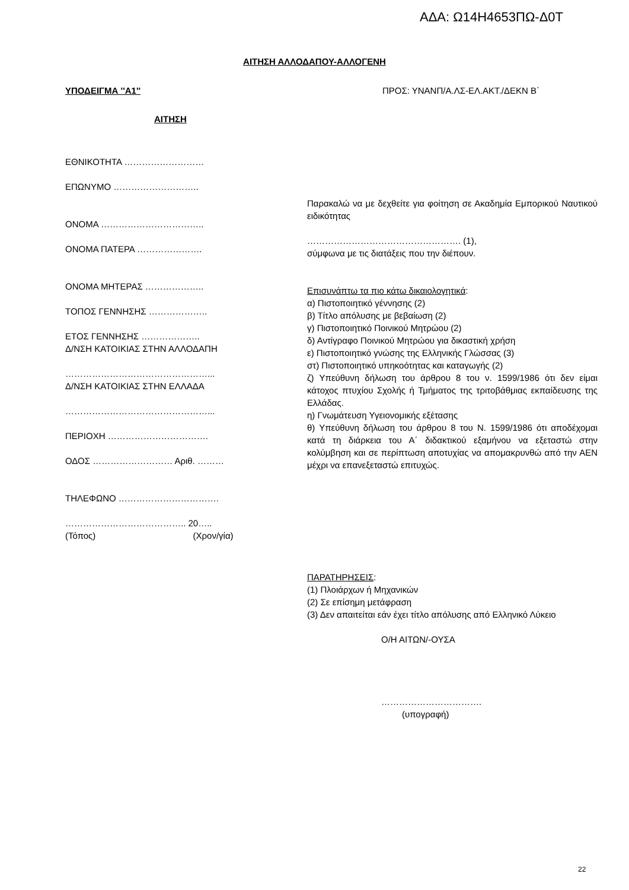ΑΔΑ: Ω14Η4653ΠΩ-Δ0Τ
ΑΙΤΗΣΗ ΑΛΛΟΔΑΠΟΥ-ΑΛΛΟΓΕΝΗ
ΥΠΟΔΕΙΓΜΑ ''Α1'' ΠΡΟΣ: ΥΝΑΝΠ/Α.ΛΣ-ΕΛ.ΑΚΤ./ΔΕΚΝ Β΄
ΑΙΤΗΣΗ
ΕΘΝΙΚΟΤΗΤΑ ………………………
ΕΠΩΝΥΜΟ ………………………..
ΟΝΟΜΑ ……………………………..
ΟΝΟΜΑ ΠΑΤΕΡΑ ………………….
ΟΝΟΜΑ ΜΗΤΕΡΑΣ ………………..
ΤΟΠΟΣ ΓΕΝΝΗΣΗΣ ………………..
ΕΤΟΣ ΓΕΝΝΗΣΗΣ ………………..
Δ/ΝΣΗ ΚΑΤΟΙΚΙΑΣ ΣΤΗΝ ΑΛΛΟΔΑΠΗ
…………………………………………...
Δ/ΝΣΗ ΚΑΤΟΙΚΙΑΣ ΣΤΗΝ ΕΛΛΑΔΑ
…………………………………………...
ΠΕΡΙΟΧΗ …………………………….
ΟΔΟΣ ……………………… Αριθ. ………
ΤΗΛΕΦΩΝΟ …………………………….
………………………………….. 20…..
(Τόπος) (Χρον/γία)
Παρακαλώ να με δεχθείτε για φοίτηση σε Ακαδημία Εμπορικού Ναυτικού ειδικότητας
……………………………………………. (1),
σύμφωνα με τις διατάξεις που την διέπουν.
Επισυνάπτω τα πιο κάτω δικαιολογητικά:
α) Πιστοποιητικό γέννησης (2)
β) Τίτλο απόλυσης με βεβαίωση (2)
γ) Πιστοποιητικό Ποινικού Μητρώου (2)
δ) Αντίγραφο Ποινικού Μητρώου για δικαστική χρήση
ε) Πιστοποιητικό γνώσης της Ελληνικής Γλώσσας (3)
στ) Πιστοποιητικό υπηκοότητας και καταγωγής (2)
ζ) Υπεύθυνη δήλωση του άρθρου 8 του ν. 1599/1986 ότι δεν είμαι κάτοχος πτυχίου Σχολής ή Τμήματος της τριτοβάθμιας εκπαίδευσης της Ελλάδας.
η) Γνωμάτευση Υγειονομικής εξέτασης
θ) Υπεύθυνη δήλωση του άρθρου 8 του Ν. 1599/1986 ότι αποδέχομαι κατά τη διάρκεια του Α΄ διδακτικού εξαμήνου να εξεταστώ στην κολύμβηση και σε περίπτωση αποτυχίας να απομακρυνθώ από την ΑΕΝ μέχρι να επανεξεταστώ επιτυχώς.
ΠΑΡΑΤΗΡΗΣΕΙΣ:
(1) Πλοιάρχων ή Μηχανικών
(2) Σε επίσημη μετάφραση
(3) Δεν απαιτείται εάν έχει τίτλο απόλυσης από Ελληνικό Λύκειο
Ο/Η ΑΙΤΩΝ/-ΟΥΣΑ
…………………………….
(υπογραφή)
22